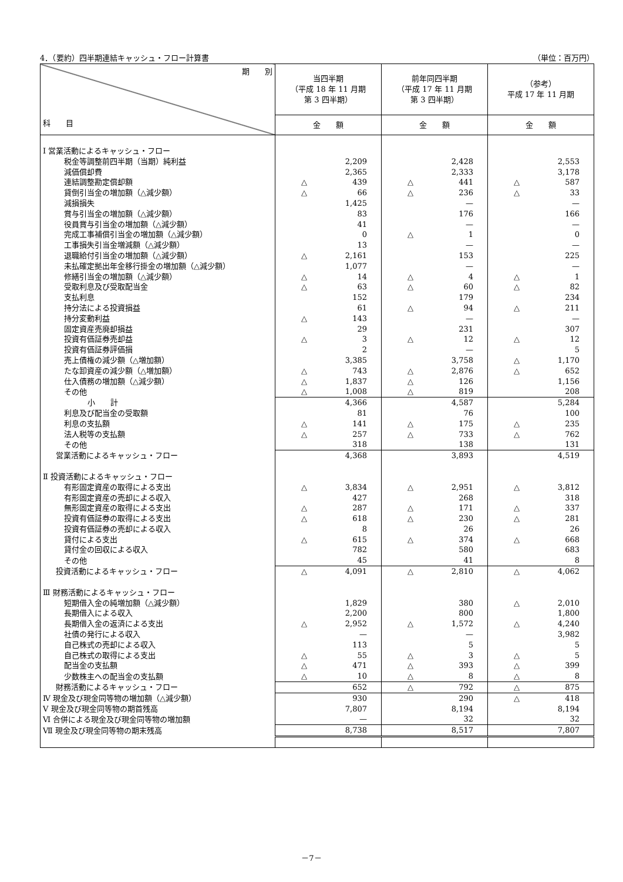4．（要約）四半期連結キャッシュ・フロー計算書 （単位：百万円）
| 期 別 科 目 | 当四半期 （平成 18 年 11 月期 第 3 四半期） | 前年同四半期 （平成 17 年 11 月期 第 3 四半期） | （参考） 平成 17 年 11 月期 |
| --- | --- | --- | --- |
| | 金 額 | 金 額 | 金 額 |
| Ⅰ 営業活動によるキャッシュ・フロー | | | |
| 税金等調整前四半期（当期）純利益 | 2,209 | 2,428 | 2,553 |
| 減価償却費 | 2,365 | 2,333 | 3,178 |
| 連結調整勘定償却額 | △ 439 | △ 441 | △ 587 |
| 貸倒引当金の増加額（△減少額） | △ 66 | △ 236 | △ 33 |
| 減損損失 | 1,425 | — | — |
| 賞与引当金の増加額（△減少額） | 83 | 176 | 166 |
| 役員賞与引当金の増加額（△減少額） | 41 | — | — |
| 完成工事補償引当金の増加額（△減少額） | 0 | △ 1 | 0 |
| 工事損失引当金増減額（△減少額） | 13 | — | — |
| 退職給付引当金の増加額（△減少額） | △ 2,161 | 153 | 225 |
| 未払確定拠出年金移行掛金の増加額（△減少額） | 1,077 | — | — |
| 修繕引当金の増加額（△減少額） | △ 14 | △ 4 | △ 1 |
| 受取利息及び受取配当金 | △ 63 | △ 60 | △ 82 |
| 支払利息 | 152 | 179 | 234 |
| 持分法による投資損益 | 61 | △ 94 | △ 211 |
| 持分変動利益 | △ 143 | — | — |
| 固定資産売廃却損益 | 29 | 231 | 307 |
| 投資有価証券売却益 | △ 3 | △ 12 | △ 12 |
| 投資有価証券評価損 | 2 | — | 5 |
| 売上債権の減少額（△増加額） | 3,385 | 3,758 | △ 1,170 |
| たな卸資産の減少額（△増加額） | △ 743 | △ 2,876 | △ 652 |
| 仕入債務の増加額（△減少額） | △ 1,837 | △ 126 | 1,156 |
| その他 | △ 1,008 | △ 819 | 208 |
| 小 計 | 4,366 | 4,587 | 5,284 |
| 利息及び配当金の受取額 | 81 | 76 | 100 |
| 利息の支払額 | △ 141 | △ 175 | △ 235 |
| 法人税等の支払額 | △ 257 | △ 733 | △ 762 |
| その他 | 318 | 138 | 131 |
| 営業活動によるキャッシュ・フロー | 4,368 | 3,893 | 4,519 |
| Ⅱ 投資活動によるキャッシュ・フロー | | | |
| 有形固定資産の取得による支出 | △ 3,834 | △ 2,951 | △ 3,812 |
| 有形固定資産の売却による収入 | 427 | 268 | 318 |
| 無形固定資産の取得による支出 | △ 287 | △ 171 | △ 337 |
| 投資有価証券の取得による支出 | △ 618 | △ 230 | △ 281 |
| 投資有価証券の売却による収入 | 8 | 26 | 26 |
| 貸付による支出 | △ 615 | △ 374 | △ 668 |
| 貸付金の回収による収入 | 782 | 580 | 683 |
| その他 | 45 | 41 | 8 |
| 投資活動によるキャッシュ・フロー | △ 4,091 | △ 2,810 | △ 4,062 |
| Ⅲ 財務活動によるキャッシュ・フロー | | | |
| 短期借入金の純増加額（△減少額） | 1,829 | 380 | △ 2,010 |
| 長期借入による収入 | 2,200 | 800 | 1,800 |
| 長期借入金の返済による支出 | △ 2,952 | △ 1,572 | △ 4,240 |
| 社債の発行による収入 | — | — | 3,982 |
| 自己株式の売却による収入 | 113 | 5 | 5 |
| 自己株式の取得による支出 | △ 55 | △ 3 | △ 5 |
| 配当金の支払額 | △ 471 | △ 393 | △ 399 |
| 少数株主への配当金の支払額 | △ 10 | △ 8 | △ 8 |
| 財務活動によるキャッシュ・フロー | 652 | △ 792 | △ 875 |
| Ⅳ 現金及び現金同等物の増加額（△減少額） | 930 | 290 | △ 418 |
| Ⅴ 現金及び現金同等物の期首残高 | 7,807 | 8,194 | 8,194 |
| Ⅵ 合併による現金及び現金同等物の増加額 | — | 32 | 32 |
| Ⅶ 現金及び現金同等物の期末残高 | 8,738 | 8,517 | 7,807 |
－7－